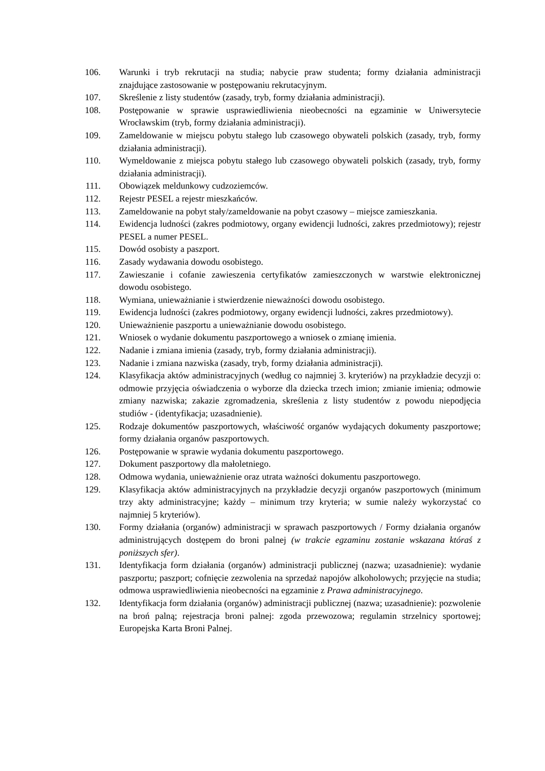106. Warunki i tryb rekrutacji na studia; nabycie praw studenta; formy działania administracji znajdujące zastosowanie w postępowaniu rekrutacyjnym.
107. Skreślenie z listy studentów (zasady, tryb, formy działania administracji).
108. Postępowanie w sprawie usprawiedliwienia nieobecności na egzaminie w Uniwersytecie Wrocławskim (tryb, formy działania administracji).
109. Zameldowanie w miejscu pobytu stałego lub czasowego obywateli polskich (zasady, tryb, formy działania administracji).
110. Wymeldowanie z miejsca pobytu stałego lub czasowego obywateli polskich (zasady, tryb, formy działania administracji).
111. Obowiązek meldunkowy cudzoziemców.
112. Rejestr PESEL a rejestr mieszkańców.
113. Zameldowanie na pobyt stały/zameldowanie na pobyt czasowy – miejsce zamieszkania.
114. Ewidencja ludności (zakres podmiotowy, organy ewidencji ludności, zakres przedmiotowy); rejestr PESEL a numer PESEL.
115. Dowód osobisty a paszport.
116. Zasady wydawania dowodu osobistego.
117. Zawieszanie i cofanie zawieszenia certyfikatów zamieszczonych w warstwie elektronicznej dowodu osobistego.
118. Wymiana, unieważnianie i stwierdzenie nieważności dowodu osobistego.
119. Ewidencja ludności (zakres podmiotowy, organy ewidencji ludności, zakres przedmiotowy).
120. Unieważnienie paszportu a unieważnianie dowodu osobistego.
121. Wniosek o wydanie dokumentu paszportowego a wniosek o zmianę imienia.
122. Nadanie i zmiana imienia (zasady, tryb, formy działania administracji).
123. Nadanie i zmiana nazwiska (zasady, tryb, formy działania administracji).
124. Klasyfikacja aktów administracyjnych (według co najmniej 3. kryteriów) na przykładzie decyzji o: odmowie przyjęcia oświadczenia o wyborze dla dziecka trzech imion; zmianie imienia; odmowie zmiany nazwiska; zakazie zgromadzenia, skreślenia z listy studentów z powodu niepodjęcia studiów - (identyfikacja; uzasadnienie).
125. Rodzaje dokumentów paszportowych, właściwość organów wydających dokumenty paszportowe; formy działania organów paszportowych.
126. Postępowanie w sprawie wydania dokumentu paszportowego.
127. Dokument paszportowy dla małoletniego.
128. Odmowa wydania, unieważnienie oraz utrata ważności dokumentu paszportowego.
129. Klasyfikacja aktów administracyjnych na przykładzie decyzji organów paszportowych (minimum trzy akty administracyjne; każdy – minimum trzy kryteria; w sumie należy wykorzystać co najmniej 5 kryteriów).
130. Formy działania (organów) administracji w sprawach paszportowych / Formy działania organów administrujących dostępem do broni palnej (w trakcie egzaminu zostanie wskazana któraś z poniższych sfer).
131. Identyfikacja form działania (organów) administracji publicznej (nazwa; uzasadnienie): wydanie paszportu; paszport; cofnięcie zezwolenia na sprzedaż napojów alkoholowych; przyjęcie na studia; odmowa usprawiedliwienia nieobecności na egzaminie z Prawa administracyjnego.
132. Identyfikacja form działania (organów) administracji publicznej (nazwa; uzasadnienie): pozwolenie na broń palną; rejestracja broni palnej: zgoda przewozowa; regulamin strzelnicy sportowej; Europejska Karta Broni Palnej.